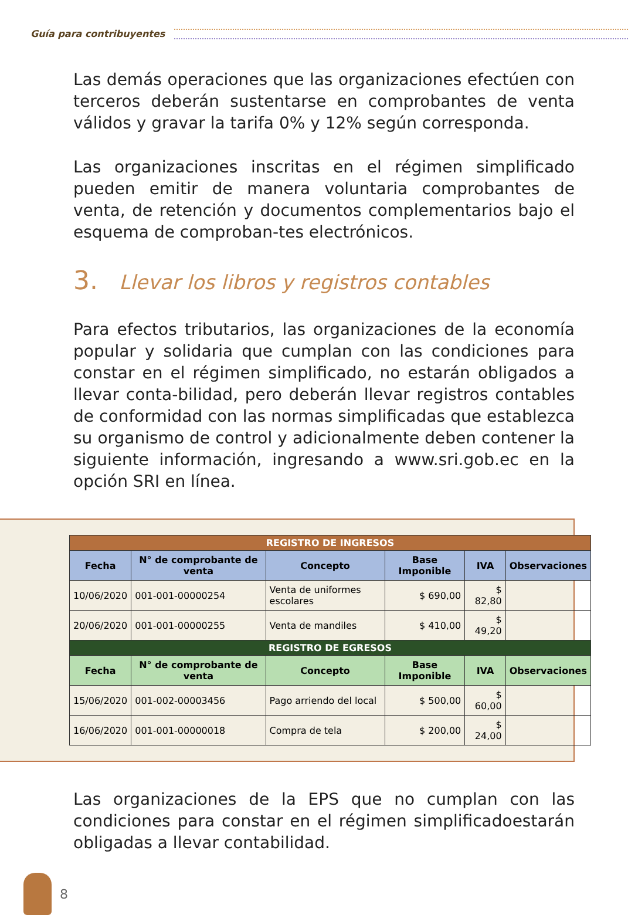Guía para contribuyentes
Las demás operaciones que las organizaciones efectúen con terceros deberán sustentarse en comprobantes de venta válidos y gravar la tarifa 0% y 12% según corresponda.
Las organizaciones inscritas en el régimen simplificado pueden emitir de manera voluntaria comprobantes de venta, de retención y documentos complementarios bajo el esquema de comproban-tes electrónicos.
3. Llevar los libros y registros contables
Para efectos tributarios, las organizaciones de la economía popular y solidaria que cumplan con las condiciones para constar en el régimen simplificado, no estarán obligados a llevar conta-bilidad, pero deberán llevar registros contables de conformidad con las normas simplificadas que establezca su organismo de control y adicionalmente deben contener la siguiente información, ingresando a www.sri.gob.ec en la opción SRI en línea.
| REGISTRO DE INGRESOS | | | | | |
| Fecha | N° de comprobante de venta | Concepto | Base Imponible | IVA | Observaciones |
| 10/06/2020 | 001-001-00000254 | Venta de uniformes escolares | $ 690,00 | $ 82,80 | |
| 20/06/2020 | 001-001-00000255 | Venta de mandiles | $ 410,00 | $ 49,20 | |
| REGISTRO DE EGRESOS | | | | | |
| Fecha | N° de comprobante de venta | Concepto | Base Imponible | IVA | Observaciones |
| 15/06/2020 | 001-002-00003456 | Pago arriendo del local | $ 500,00 | $ 60,00 | |
| 16/06/2020 | 001-001-00000018 | Compra de tela | $ 200,00 | $ 24,00 | |
Las organizaciones de la EPS que no cumplan con las condiciones para constar en el régimen simplificadoestarán obligadas a llevar contabilidad.
8